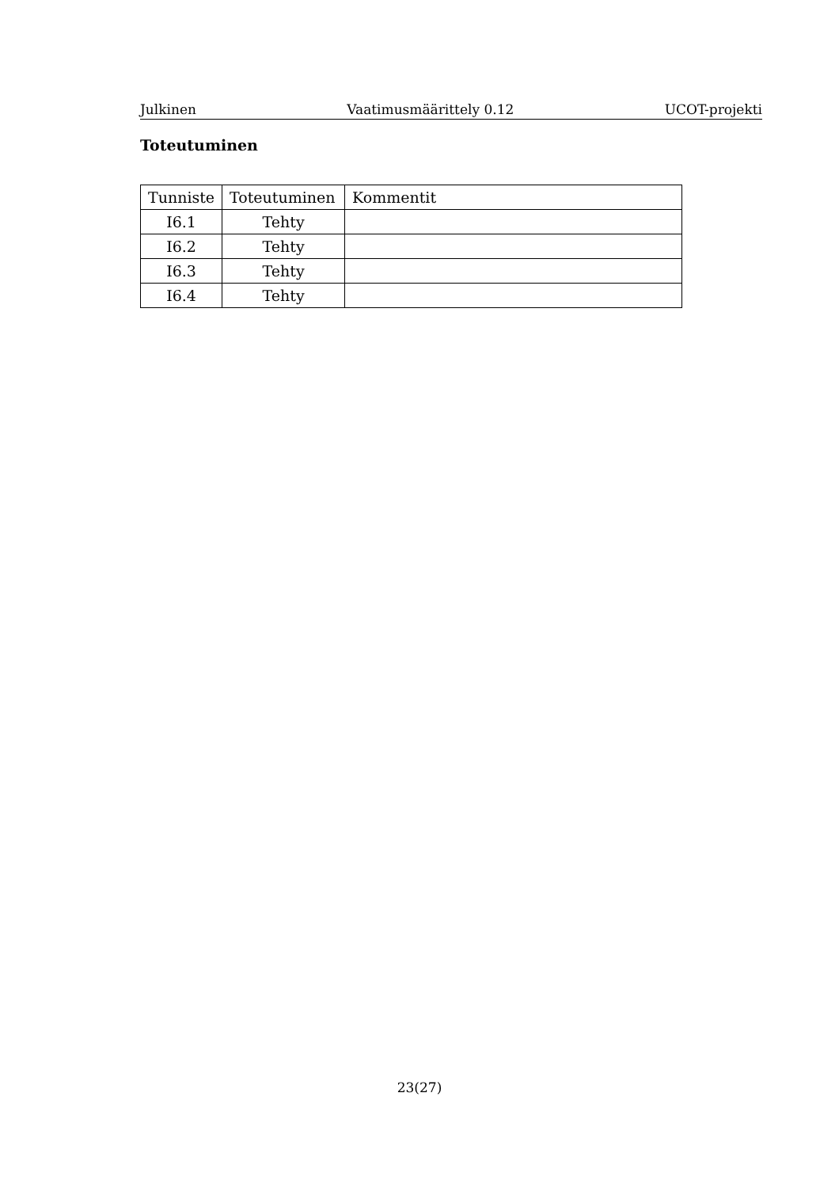Julkinen Vaatimusmäärittely 0.12 UCOT-projekti
Toteutuminen
| Tunniste | Toteutuminen | Kommentit |
| --- | --- | --- |
| I6.1 | Tehty | |
| I6.2 | Tehty | |
| I6.3 | Tehty | |
| I6.4 | Tehty | |
23(27)